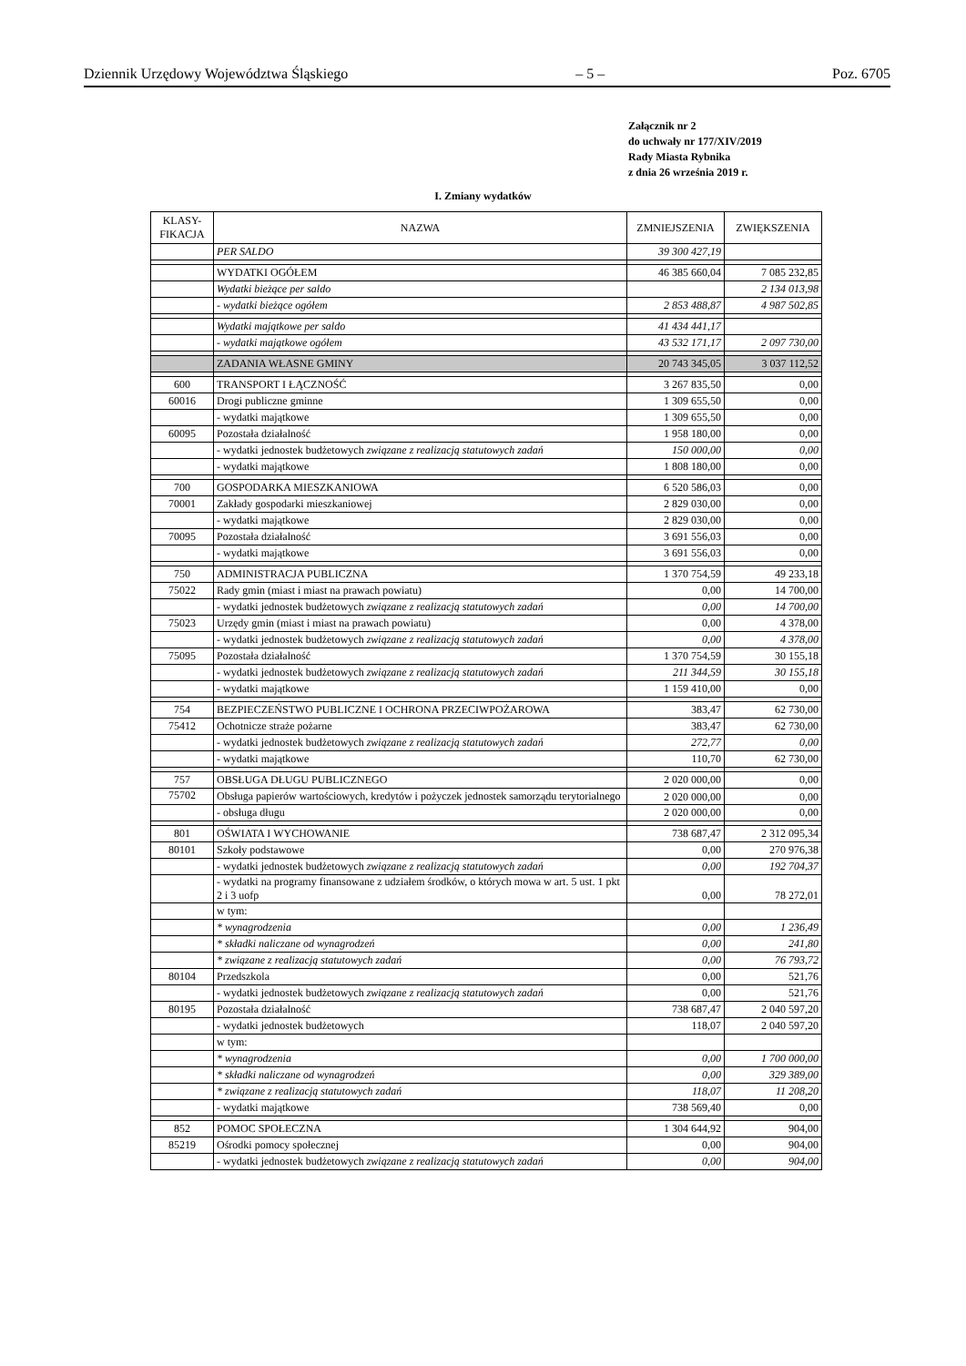Dziennik Urzędowy Województwa Śląskiego – 5 – Poz. 6705
Załącznik nr 2
do uchwały nr 177/XIV/2019
Rady Miasta Rybnika
z dnia 26 września 2019 r.
I. Zmiany wydatków
| KLASY- FIKACJA | NAZWA | ZMNIEJSZENIA | ZWIĘKSZENIA |
| --- | --- | --- | --- |
| | PER SALDO | 39 300 427,19 | |
| | WYDATKI OGÓŁEM | 46 385 660,04 | 7 085 232,85 |
| | Wydatki bieżące per saldo | | 2 134 013,98 |
| | - wydatki bieżące ogółem | 2 853 488,87 | 4 987 502,85 |
| | Wydatki majątkowe per saldo | 41 434 441,17 | |
| | - wydatki majątkowe ogółem | 43 532 171,17 | 2 097 730,00 |
| | ZADANIA WŁASNE GMINY | 20 743 345,05 | 3 037 112,52 |
| 600 | TRANSPORT I ŁĄCZNOŚĆ | 3 267 835,50 | 0,00 |
| 60016 | Drogi publiczne gminne | 1 309 655,50 | 0,00 |
| | - wydatki majątkowe | 1 309 655,50 | 0,00 |
| 60095 | Pozostała działalność | 1 958 180,00 | 0,00 |
| | - wydatki jednostek budżetowych związane z realizacją statutowych zadań | 150 000,00 | 0,00 |
| | - wydatki majątkowe | 1 808 180,00 | 0,00 |
| 700 | GOSPODARKA MIESZKANIOWA | 6 520 586,03 | 0,00 |
| 70001 | Zakłady gospodarki mieszkaniowej | 2 829 030,00 | 0,00 |
| | - wydatki majątkowe | 2 829 030,00 | 0,00 |
| 70095 | Pozostała działalność | 3 691 556,03 | 0,00 |
| | - wydatki majątkowe | 3 691 556,03 | 0,00 |
| 750 | ADMINISTRACJA PUBLICZNA | 1 370 754,59 | 49 233,18 |
| 75022 | Rady gmin (miast i miast na prawach powiatu) | 0,00 | 14 700,00 |
| | - wydatki jednostek budżetowych związane z realizacją statutowych zadań | 0,00 | 14 700,00 |
| 75023 | Urzędy gmin (miast i miast na prawach powiatu) | 0,00 | 4 378,00 |
| | - wydatki jednostek budżetowych związane z realizacją statutowych zadań | 0,00 | 4 378,00 |
| 75095 | Pozostała działalność | 1 370 754,59 | 30 155,18 |
| | - wydatki jednostek budżetowych związane z realizacją statutowych zadań | 211 344,59 | 30 155,18 |
| | - wydatki majątkowe | 1 159 410,00 | 0,00 |
| 754 | BEZPIECZEŃSTWO PUBLICZNE I OCHRONA PRZECIWPOŻAROWA | 383,47 | 62 730,00 |
| 75412 | Ochotnicze straże pożarne | 383,47 | 62 730,00 |
| | - wydatki jednostek budżetowych związane z realizacją statutowych zadań | 272,77 | 0,00 |
| | - wydatki majątkowe | 110,70 | 62 730,00 |
| 757 | OBSŁUGA DŁUGU PUBLICZNEGO | 2 020 000,00 | 0,00 |
| 75702 | Obsługa papierów wartościowych, kredytów i pożyczek jednostek samorządu terytorialnego | 2 020 000,00 | 0,00 |
| | - obsługa długu | 2 020 000,00 | 0,00 |
| 801 | OŚWIATA I WYCHOWANIE | 738 687,47 | 2 312 095,34 |
| 80101 | Szkoły podstawowe | 0,00 | 270 976,38 |
| | - wydatki jednostek budżetowych związane z realizacją statutowych zadań | 0,00 | 192 704,37 |
| | - wydatki na programy finansowane z udziałem środków, o których mowa w art. 5 ust. 1 pkt 2 i 3 uofp | 0,00 | 78 272,01 |
| | w tym: | | |
| | * wynagrodzenia | 0,00 | 1 236,49 |
| | * składki naliczane od wynagrodzeń | 0,00 | 241,80 |
| | * związane z realizacją statutowych zadań | 0,00 | 76 793,72 |
| 80104 | Przedszkola | 0,00 | 521,76 |
| | - wydatki jednostek budżetowych związane z realizacją statutowych zadań | 0,00 | 521,76 |
| 80195 | Pozostała działalność | 738 687,47 | 2 040 597,20 |
| | - wydatki jednostek budżetowych | 118,07 | 2 040 597,20 |
| | w tym: | | |
| | * wynagrodzenia | 0,00 | 1 700 000,00 |
| | * składki naliczane od wynagrodzeń | 0,00 | 329 389,00 |
| | * związane z realizacją statutowych zadań | 118,07 | 11 208,20 |
| | - wydatki majątkowe | 738 569,40 | 0,00 |
| 852 | POMOC SPOŁECZNA | 1 304 644,92 | 904,00 |
| 85219 | Ośrodki pomocy społecznej | 0,00 | 904,00 |
| | - wydatki jednostek budżetowych związane z realizacją statutowych zadań | 0,00 | 904,00 |